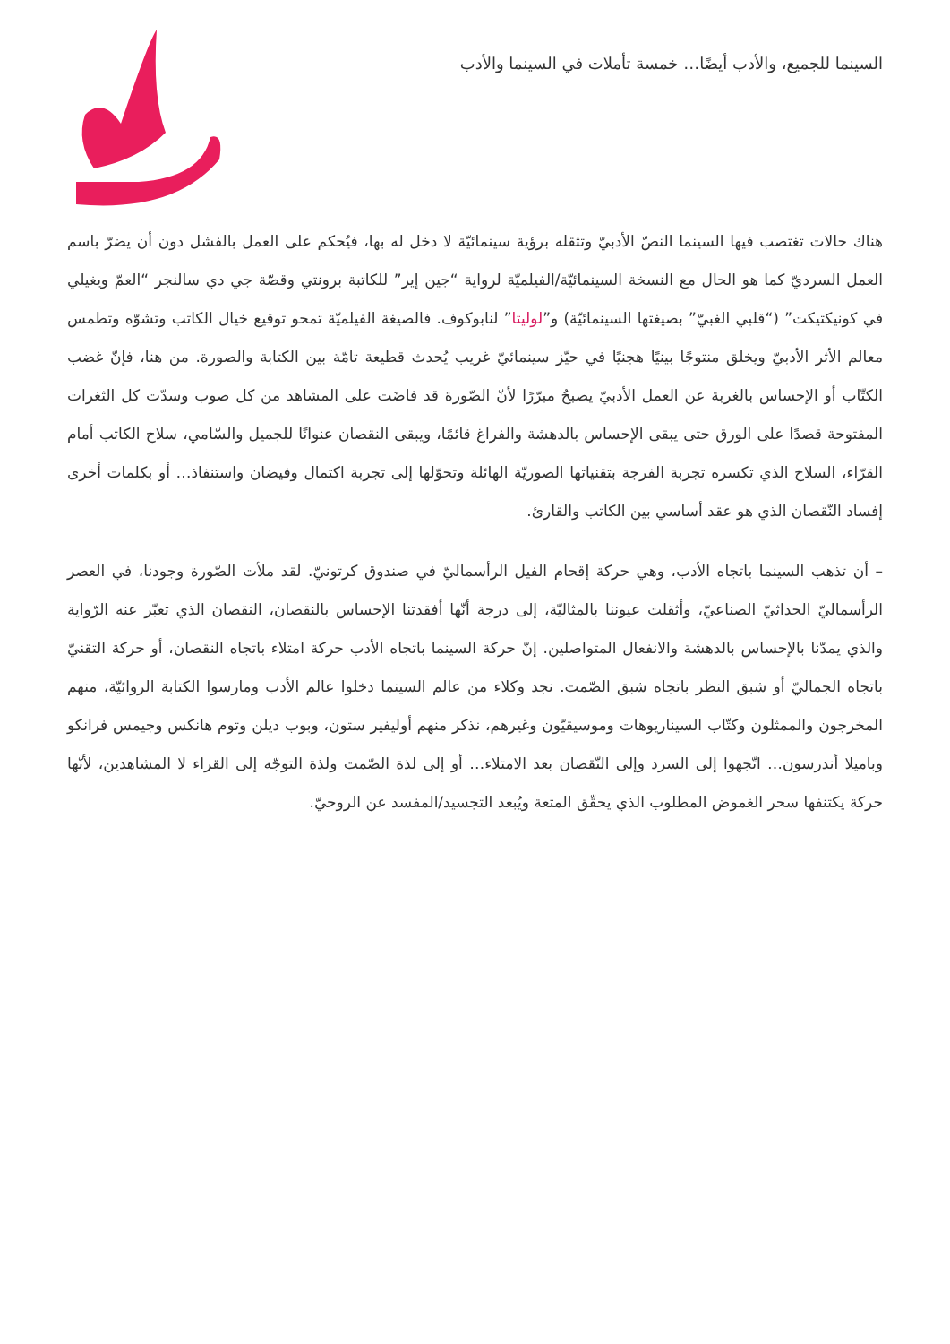السينما للجميع، والأدب أيضًا… خمسة تأملات في السينما والأدب
هناك حالات تغتصب فيها السينما النصّ الأدبيّ وتثقله برؤية سينمائيّة لا دخل له بها، فيُحكم على العمل بالفشل دون أن يضرّ باسم العمل السرديّ كما هو الحال مع النسخة السينمائيّة/الفيلميّة لرواية “جين إير” للكاتبة برونتي وقصّة جي دي سالنجر “العمّ ويغيلي في كونيكتيكت” (“قلبي الغبيّ” بصيغتها السينمائيّة) و”لوليتا” لنابوكوف. فالصيغة الفيلميّة تمحو توقيع خيال الكاتب وتشوّه وتطمس معالم الأثر الأدبيّ ويخلق منتوجًا بينيًا هجنيًا في حيّز سينمائيّ غريب يُحدث قطيعة تامّة بين الكتابة والصورة. من هنا، فإنّ غضب الكتّاب أو الإحساس بالغربة عن العمل الأدبيّ يصبحُ مبرّرًا لأنّ الصّورة قد فاضَت على المشاهد من كل صوب وسدّت كل الثغرات المفتوحة قصدًا على الورق حتى يبقى الإحساس بالدهشة والفراغ قائمًا، ويبقى النقصان عنوانًا للجميل والسّامي، سلاح الكاتب أمام القرّاء، السلاح الذي تكسره تجربة الفرجة بتقنياتها الصوريّة الهائلة وتحوّلها إلى تجربة اكتمال وفيضان واستنفاذ… أو بكلمات أخرى إفساد النّقصان الذي هو عقد أساسي بين الكاتب والقارئ.
– أن تذهب السينما باتجاه الأدب، وهي حركة إقحام الفيل الرأسماليّ في صندوق كرتونيّ. لقد ملأت الصّورة وجودنا، في العصر الرأسماليّ الحداثيّ الصناعيّ، وأثقلت عيوننا بالمثاليّة، إلى درجة أنّها أفقدتنا الإحساس بالنقصان، النقصان الذي تعبّر عنه الرّواية والذي يمدّنا بالإحساس بالدهشة والانفعال المتواصلين. إنّ حركة السينما باتجاه الأدب حركة امتلاء باتجاه النقصان، أو حركة التقنيّ باتجاه الجماليّ أو شبق النظر باتجاه شبق الصّمت. نجد وكلاء من عالم السينما دخلوا عالم الأدب ومارسوا الكتابة الروائيّة، منهم المخرجون والممثلون وكتّاب السيناريوهات وموسيقيّون وغيرهم، نذكر منهم أوليفير ستون، وبوب ديلن وتوم هانكس وجيمس فرانكو وباميلا أندرسون… اتّجهوا إلى السرد وإلى النّقصان بعد الامتلاء… أو إلى لذة الصّمت ولذة التوجّه إلى القراء لا المشاهدين، لأنّها حركة يكتنفها سحر الغموض المطلوب الذي يحقّق المتعة ويُبعد التجسيد/المفسد عن الروحيّ.